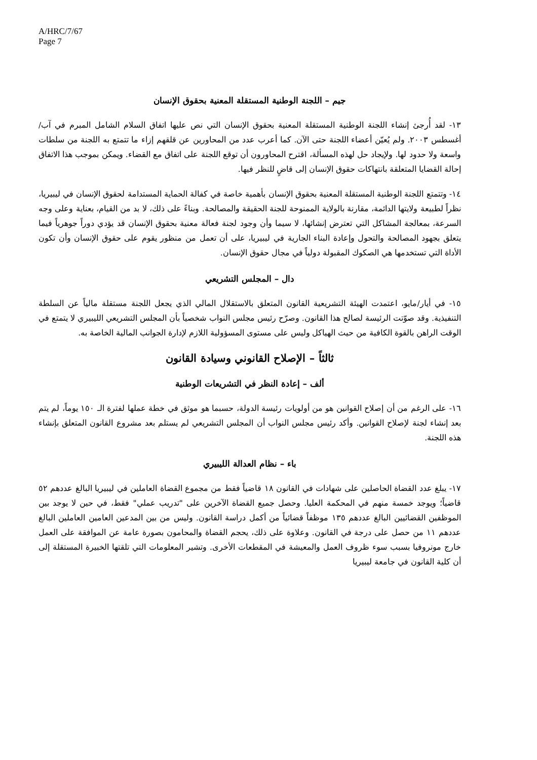A/HRC/7/67
Page 7
جيم – اللجنة الوطنية المستقلة المعنية بحقوق الإنسان
١٣- لقد أُرجئ إنشاء اللجنة الوطنية المستقلة المعنية بحقوق الإنسان التي نص عليها اتفاق السلام الشامل المبرم في آب/أغسطس ٢٠٠٣. ولم يُعيّن أعضاء اللجنة حتى الآن. كما أعرب عدد من المحاورين عن قلقهم إزاء ما تتمتع به اللجنة من سلطات واسعة ولا حدود لها. ولإيجاد حل لهذه المسألة، اقترح المحاورون أن توقع اللجنة على اتفاق مع القضاء. ويمكن بموجب هذا الاتفاق إحالة القضايا المتعلقة بانتهاكات حقوق الإنسان إلى قاضٍ للنظر فيها.
١٤- وتتمتع اللجنة الوطنية المستقلة المعنية بحقوق الإنسان بأهمية خاصة في كفالة الحماية المستدامة لحقوق الإنسان في ليبيريا، نظراً لطبيعة ولايتها الدائمة، مقارنة بالولاية الممنوحة للجنة الحقيقة والمصالحة. وبناءً على ذلك، لا بد من القيام، بعناية وعلى وجه السرعة، بمعالجة المشاكل التي تعترض إنشائها، لا سيما وأن وجود لجنة فعالة معنية بحقوق الإنسان قد يؤدي دوراً جوهرياً فيما يتعلق بجهود المصالحة والتحول وإعادة البناء الجارية في ليبيريا، على أن تعمل من منظور يقوم على حقوق الإنسان وأن تكون الأداة التي تستخدمها هي الصكوك المقبولة دولياً في مجال حقوق الإنسان.
دال – المجلس التشريعي
١٥- في أيار/مايو، اعتمدت الهيئة التشريعية القانون المتعلق بالاستقلال المالي الذي يجعل اللجنة مستقلة مالياً عن السلطة التنفيذية. وقد صوّتت الرئيسة لصالح هذا القانون. وصرّح رئيس مجلس النواب شخصياً بأن المجلس التشريعي الليبيري لا يتمتع في الوقت الراهن بالقوة الكافية من حيث الهياكل وليس على مستوى المسؤولية اللازم لإدارة الجوانب المالية الخاصة به.
ثالثاً – الإصلاح القانوني وسيادة القانون
ألف – إعادة النظر في التشريعات الوطنية
١٦- على الرغم من أن إصلاح القوانين هو من أولويات رئيسة الدولة، حسبما هو موثق في خطة عملها لفترة الـ ١٥٠ يوماً، لم يتم بعد إنشاء لجنة لإصلاح القوانين. وأكد رئيس مجلس النواب أن المجلس التشريعي لم يستلم بعد مشروع القانون المتعلق بإنشاء هذه اللجنة.
باء – نظام العدالة الليبيري
١٧- يبلغ عدد القضاة الحاصلين على شهادات في القانون ١٨ قاضياً فقط من مجموع القضاة العاملين في ليبيريا البالغ عددهم ٥٢ قاضياً؛ ويوجد خمسة منهم في المحكمة العليا. وحصل جميع القضاة الآخرين على "تدريب عملي" فقط، في حين لا يوجد بين الموظفين القضائيين البالغ عددهم ١٣٥ موظفاً قضائياً من أكمل دراسة القانون. وليس من بين المدعين العامين العاملين البالغ عددهم ١١ من حصل على درجة في القانون. وعلاوة على ذلك، يحجم القضاة والمحامون بصورة عامة عن الموافقة على العمل خارج مونروفيا بسبب سوء ظروف العمل والمعيشة في المقطعات الأخرى. وتشير المعلومات التي تلقتها الخبيرة المستقلة إلى أن كلية القانون في جامعة ليبيريا